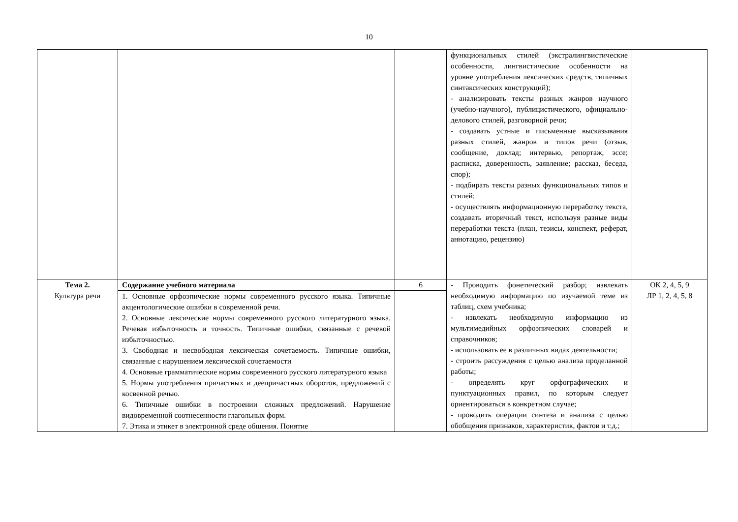10
| | | | функциональных стилей (экстралингвистические особенности, лингвистические особенности на уровне употребления лексических средств, типичных синтаксических конструкций); - анализировать тексты разных жанров научного (учебно-научного), публицистического, официально-делового стилей, разговорной речи; - создавать устные и письменные высказывания разных стилей, жанров и типов речи (отзыв, сообщение, доклад; интервью, репортаж, эссе; расписка, доверенность, заявление; рассказ, беседа, спор); - подбирать тексты разных функциональных типов и стилей; - осуществлять информационную переработку текста, создавать вторичный текст, используя разные виды переработки текста (план, тезисы, конспект, реферат, аннотацию, рецензию) | |
| Тема 2. Культура речи | Содержание учебного материала | 6 | - Проводить фонетический разбор; извлекать необходимую информацию по изучаемой теме из таблиц, схем учебника; - извлекать необходимую информацию из мультимедийных орфоэпических словарей и справочников; - использовать ее в различных видах деятельности; - строить рассуждения с целью анализа проделанной работы; - определять круг орфографических и пунктуационных правил, по которым следует ориентироваться в конкретном случае; - проводить операции синтеза и анализа с целью обобщения признаков, характеристик, фактов и т.д.; | ОК 2, 4, 5, 9 ЛР 1, 2, 4, 5, 8 |
| | 1. Основные орфоэпические нормы современного русского языка. Типичные акцентологические ошибки в современной речи. 2. Основные лексические нормы современного русского литературного языка. Речевая избыточность и точность. Типичные ошибки, связанные с речевой избыточностью. 3. Свободная и несвободная лексическая сочетаемость. Типичные ошибки, связанные с нарушением лексической сочетаемости 4. Основные грамматические нормы современного русского литературного языка 5. Нормы употребления причастных и деепричастных оборотов, предложений с косвенной речью. 6. Типичные ошибки в построении сложных предложений. Нарушение видовременной соотнесенности глагольных форм. 7. Этика и этикет в электронной среде общения. Понятие | | | |